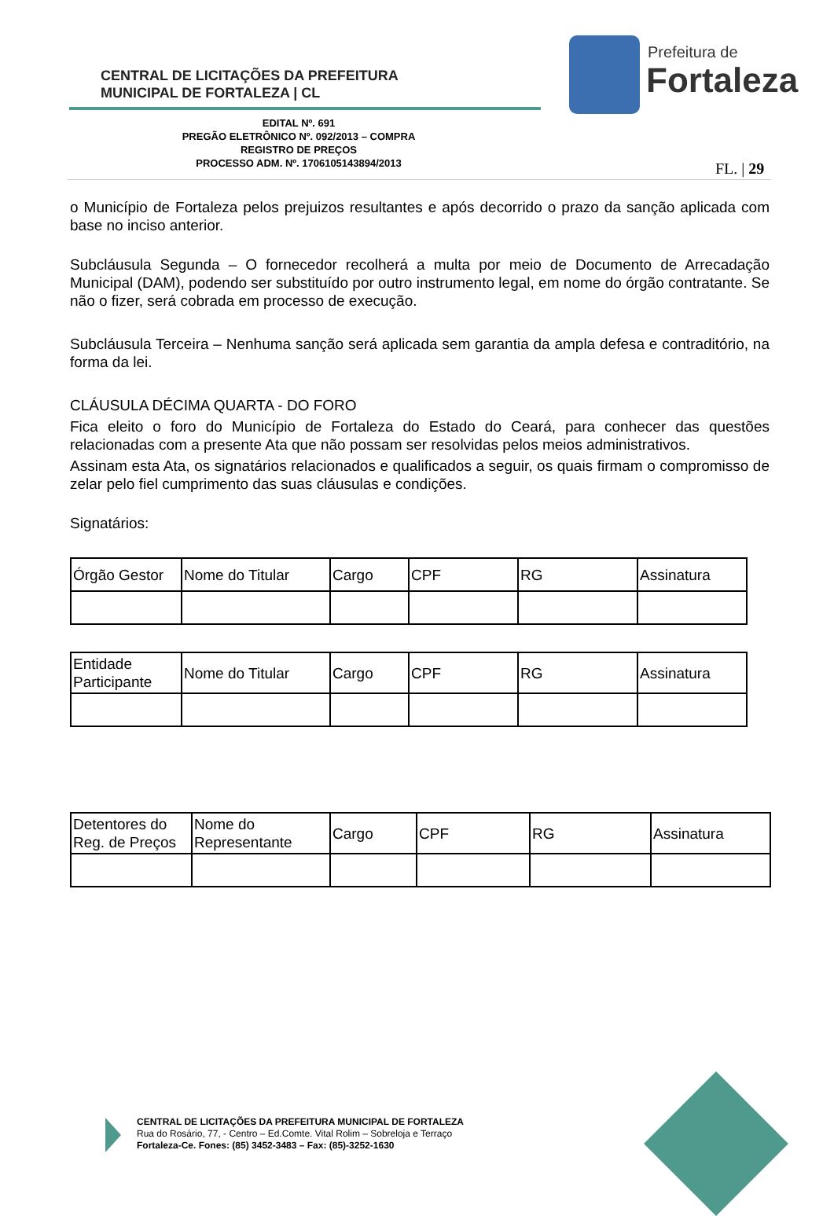CENTRAL DE LICITAÇÕES DA PREFEITURA
MUNICIPAL DE FORTALEZA | CL
Prefeitura de
Fortaleza
EDITAL Nº. 691
PREGÃO ELETRÔNICO Nº. 092/2013 – COMPRA
REGISTRO DE PREÇOS
PROCESSO ADM. Nº. 1706105143894/2013
FL. | 29
o Município de Fortaleza pelos prejuizos resultantes e após decorrido o prazo da sanção aplicada com base no inciso anterior.
Subcláusula Segunda – O fornecedor recolherá a multa por meio de Documento de Arrecadação Municipal (DAM), podendo ser substituído por outro instrumento legal, em nome do órgão contratante. Se não o fizer, será cobrada em processo de execução.
Subcláusula Terceira – Nenhuma sanção será aplicada sem garantia da ampla defesa e contraditório, na forma da lei.
CLÁUSULA DÉCIMA QUARTA - DO FORO
Fica eleito o foro do Município de Fortaleza do Estado do Ceará, para conhecer das questões relacionadas com a presente Ata que não possam ser resolvidas pelos meios administrativos.
Assinam esta Ata, os signatários relacionados e qualificados a seguir, os quais firmam o compromisso de zelar pelo fiel cumprimento das suas cláusulas e condições.
Signatários:
| Órgão Gestor | Nome do Titular | Cargo | CPF | RG | Assinatura |
| Entidade Participante | Nome do Titular | Cargo | CPF | RG | Assinatura |
| Detentores do Reg. de Preços | Nome do Representante | Cargo | CPF | RG | Assinatura |
CENTRAL DE LICITAÇÕES DA PREFEITURA MUNICIPAL DE FORTALEZA
Rua do Rosário, 77, - Centro – Ed.Comte. Vital Rolim – Sobreloja e Terraço
Fortaleza-Ce. Fones: (85) 3452-3483 – Fax: (85)-3252-1630